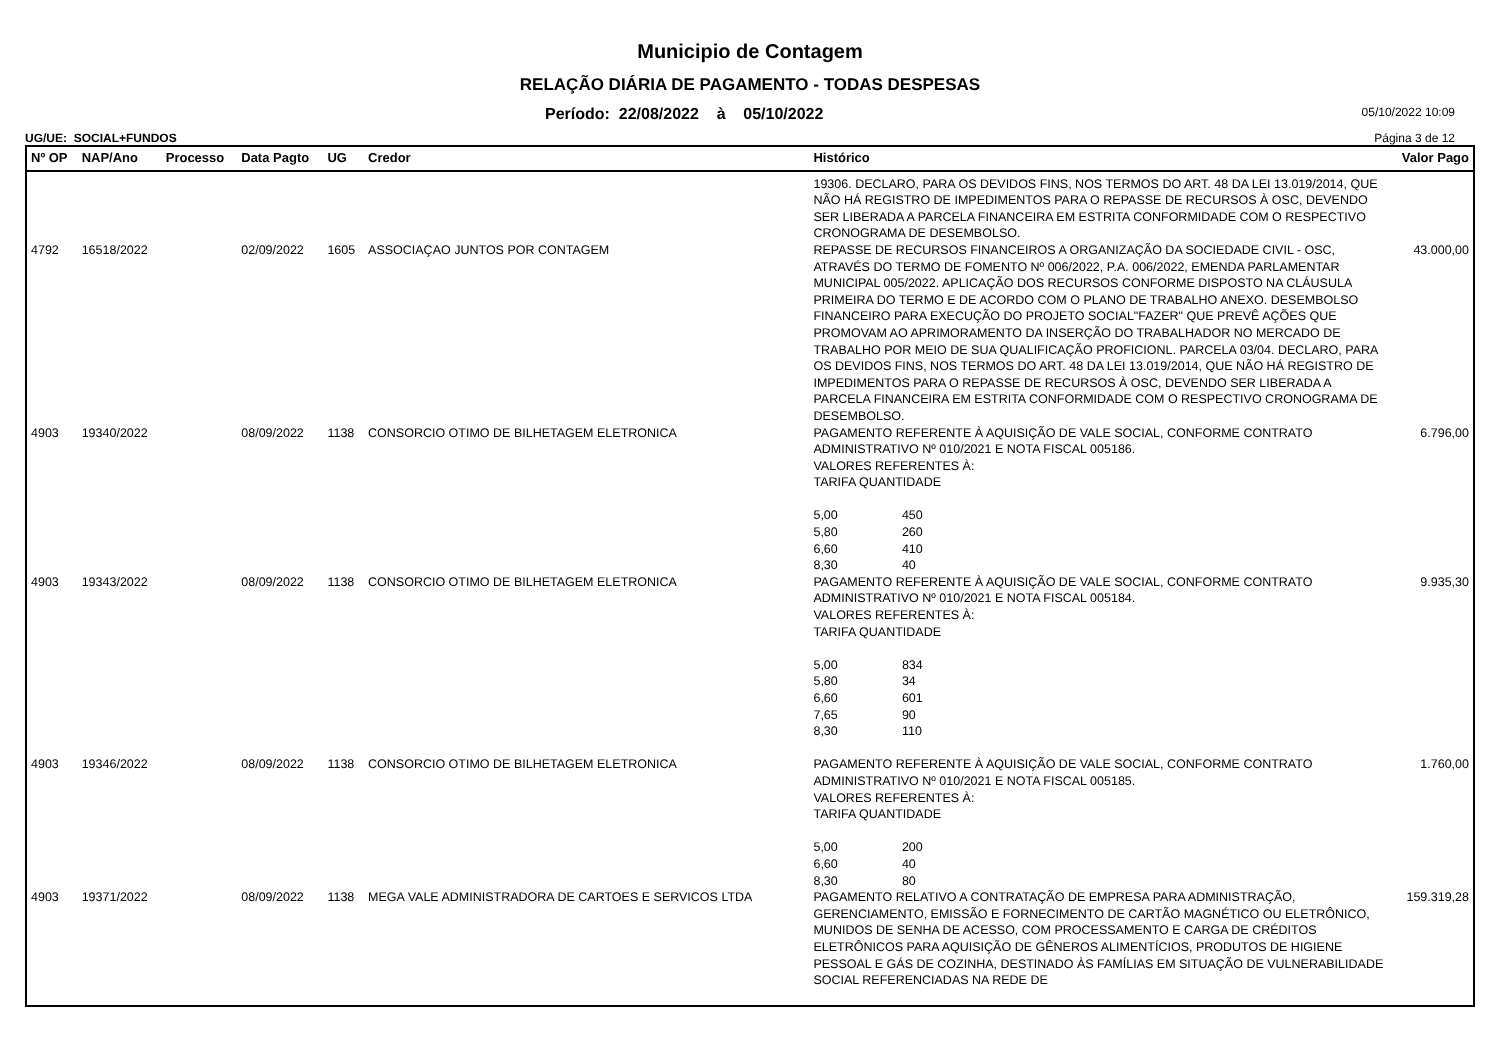Municipio de Contagem
RELAÇÃO DIÁRIA DE PAGAMENTO - TODAS DESPESAS
Período: 22/08/2022 à 05/10/2022 05/10/2022 10:09
UG/UE: SOCIAL+FUNDOS Página 3 de 12
| Nº OP | NAP/Ano | Processo | Data Pagto | UG | Credor | Histórico | Valor Pago |
| --- | --- | --- | --- | --- | --- | --- | --- |
| | | | | | | 19306. DECLARO, PARA OS DEVIDOS FINS, NOS TERMOS DO ART. 48 DA LEI 13.019/2014, QUE NÃO HÁ REGISTRO DE IMPEDIMENTOS PARA O REPASSE DE RECURSOS À OSC, DEVENDO SER LIBERADA A PARCELA FINANCEIRA EM ESTRITA CONFORMIDADE COM O RESPECTIVO CRONOGRAMA DE DESEMBOLSO. | |
| 4792 | 16518/2022 | | 02/09/2022 | 1605 | ASSOCIAÇAO JUNTOS POR CONTAGEM | REPASSE DE RECURSOS FINANCEIROS A ORGANIZAÇÃO DA SOCIEDADE CIVIL - OSC, ATRAVÉS DO TERMO DE FOMENTO Nº 006/2022, P.A. 006/2022, EMENDA PARLAMENTAR MUNICIPAL 005/2022. APLICAÇÃO DOS RECURSOS CONFORME DISPOSTO NA CLÁUSULA PRIMEIRA DO TERMO E DE ACORDO COM O PLANO DE TRABALHO ANEXO. DESEMBOLSO FINANCEIRO PARA EXECUÇÃO DO PROJETO SOCIAL"FAZER" QUE PREVÊ AÇÕES QUE PROMOVAM AO APRIMORAMENTO DA INSERÇÃO DO TRABALHADOR NO MERCADO DE TRABALHO POR MEIO DE SUA QUALIFICAÇÃO PROFICIONL. PARCELA 03/04. DECLARO, PARA OS DEVIDOS FINS, NOS TERMOS DO ART. 48 DA LEI 13.019/2014, QUE NÃO HÁ REGISTRO DE IMPEDIMENTOS PARA O REPASSE DE RECURSOS À OSC, DEVENDO SER LIBERADA A PARCELA FINANCEIRA EM ESTRITA CONFORMIDADE COM O RESPECTIVO CRONOGRAMA DE DESEMBOLSO. | 43.000,00 |
| 4903 | 19340/2022 | | 08/09/2022 | 1138 | CONSORCIO OTIMO DE BILHETAGEM ELETRONICA | PAGAMENTO REFERENTE À AQUISIÇÃO DE VALE SOCIAL, CONFORME CONTRATO ADMINISTRATIVO Nº 010/2021 E NOTA FISCAL 005186. VALORES REFERENTES À: TARIFA QUANTIDADE 5,00 450 5,80 260 6,60 410 8,30 40 | 6.796,00 |
| 4903 | 19343/2022 | | 08/09/2022 | 1138 | CONSORCIO OTIMO DE BILHETAGEM ELETRONICA | PAGAMENTO REFERENTE À AQUISIÇÃO DE VALE SOCIAL, CONFORME CONTRATO ADMINISTRATIVO Nº 010/2021 E NOTA FISCAL 005184. VALORES REFERENTES À: TARIFA QUANTIDADE 5,00 834 5,80 34 6,60 601 7,65 90 8,30 110 | 9.935,30 |
| 4903 | 19346/2022 | | 08/09/2022 | 1138 | CONSORCIO OTIMO DE BILHETAGEM ELETRONICA | PAGAMENTO REFERENTE À AQUISIÇÃO DE VALE SOCIAL, CONFORME CONTRATO ADMINISTRATIVO Nº 010/2021 E NOTA FISCAL 005185. VALORES REFERENTES À: TARIFA QUANTIDADE 5,00 200 6,60 40 8,30 80 | 1.760,00 |
| 4903 | 19371/2022 | | 08/09/2022 | 1138 | MEGA VALE ADMINISTRADORA DE CARTOES E SERVICOS LTDA | PAGAMENTO RELATIVO A CONTRATAÇÃO DE EMPRESA PARA ADMINISTRAÇÃO, GERENCIAMENTO, EMISSÃO E FORNECIMENTO DE CARTÃO MAGNÉTICO OU ELETRÔNICO, MUNIDOS DE SENHA DE ACESSO, COM PROCESSAMENTO E CARGA DE CRÉDITOS ELETRÔNICOS PARA AQUISIÇÃO DE GÊNEROS ALIMENTÍCIOS, PRODUTOS DE HIGIENE PESSOAL E GÁS DE COZINHA, DESTINADO ÀS FAMÍLIAS EM SITUAÇÃO DE VULNERABILIDADE SOCIAL REFERENCIADAS NA REDE DE | 159.319,28 |